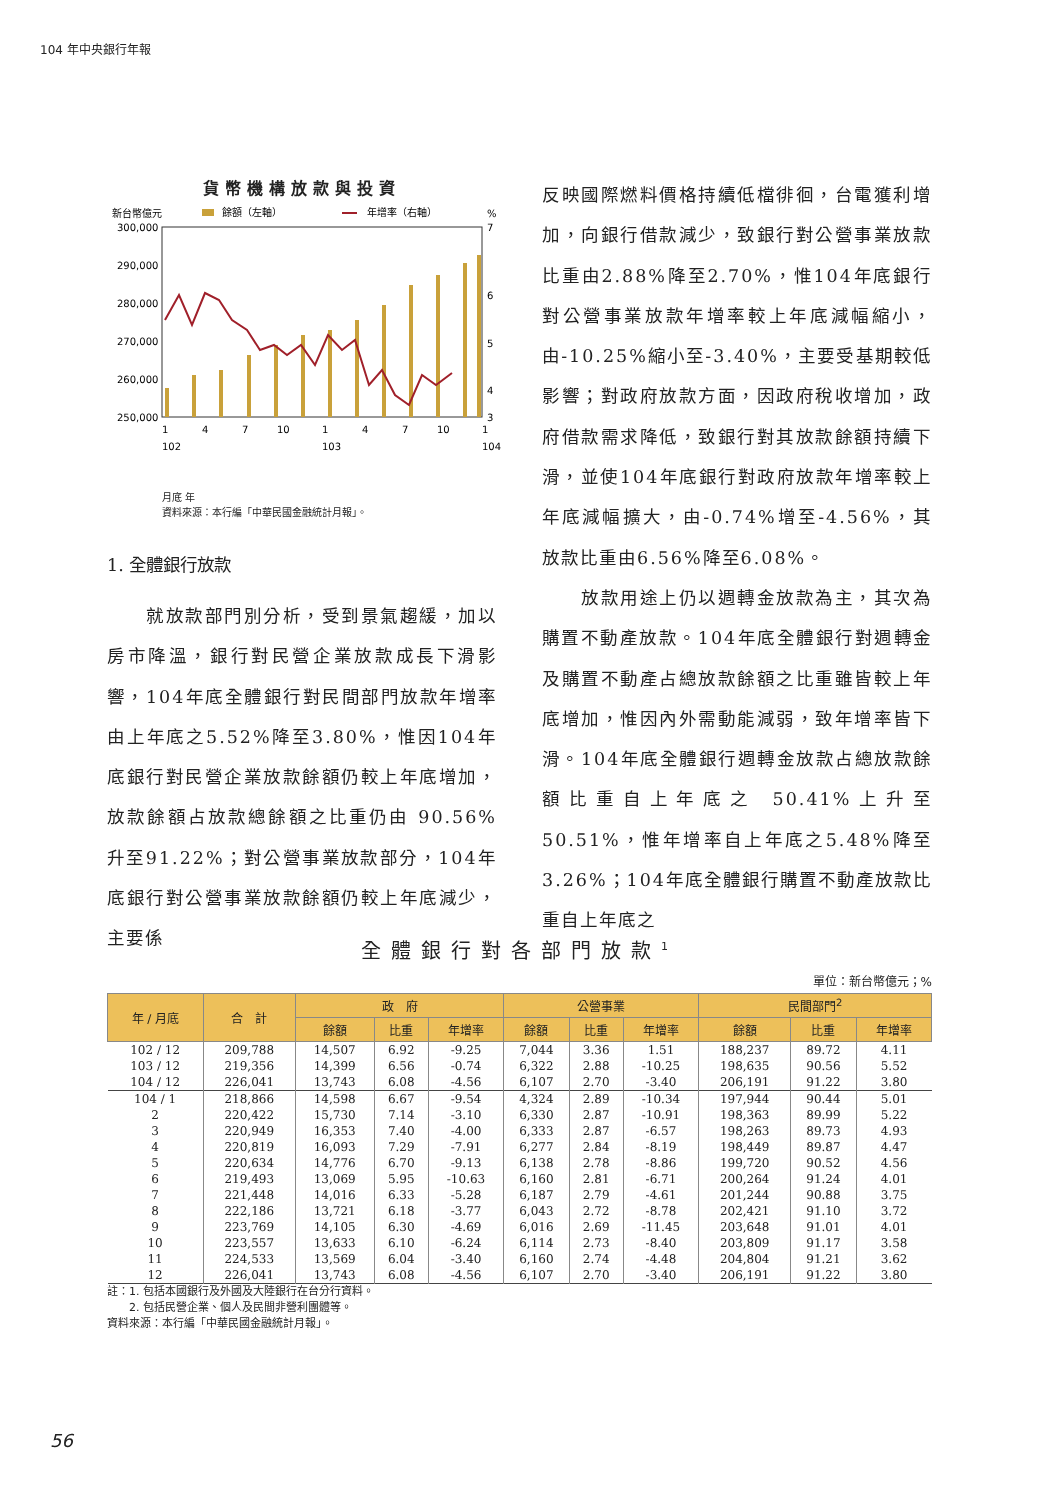104 年中央銀行年報
貨幣機構放款與投資
新台幣億元
餘額（左軸）
年增率（右軸）
%
300,000
290,000
280,000
270,000
260,000
250,000
7
6
5
4
3
1
4
7
10
1
4
7
10
1
102
103
104
月底 年
資料來源：本行編「中華民國金融統計月報」。
1. 全體銀行放款
　　就放款部門別分析，受到景氣趨緩，加以房市降溫，銀行對民營企業放款成長下滑影響，104年底全體銀行對民間部門放款年增率由上年底之5.52%降至3.80%，惟因104年底銀行對民營企業放款餘額仍較上年底增加，放款餘額占放款總餘額之比重仍由 90.56%升至91.22%；對公營事業放款部分，104年底銀行對公營事業放款餘額仍較上年底減少，主要係
反映國際燃料價格持續低檔徘徊，台電獲利增加，向銀行借款減少，致銀行對公營事業放款比重由2.88%降至2.70%，惟104年底銀行對公營事業放款年增率較上年底減幅縮小，由-10.25%縮小至-3.40%，主要受基期較低影響；對政府放款方面，因政府稅收增加，政府借款需求降低，致銀行對其放款餘額持續下滑，並使104年底銀行對政府放款年增率較上年底減幅擴大，由-0.74%增至-4.56%，其放款比重由6.56%降至6.08%。
　　放款用途上仍以週轉金放款為主，其次為購置不動產放款。104年底全體銀行對週轉金及購置不動產占總放款餘額之比重雖皆較上年底增加，惟因內外需動能減弱，致年增率皆下滑。104年底全體銀行週轉金放款占總放款餘額比重自上年底之 50.41%上升至 50.51%，惟年增率自上年底之5.48%降至3.26%；104年底全體銀行購置不動產放款比重自上年底之
全體銀行對各部門放款<sup>1</sup>
單位：新台幣億元；%
| 年 / 月底 | 合 計 | 政 府 | | | 公營事業 | | | 民間部門<sup>2</sup> | | |
| --- | --- | --- | --- | --- | --- | --- | --- | --- | --- | --- |
| | | 餘額 | 比重 | 年增率 | 餘額 | 比重 | 年增率 | 餘額 | 比重 | 年增率 |
| 102 / 12 | 209,788 | 14,507 | 6.92 | -9.25 | 7,044 | 3.36 | 1.51 | 188,237 | 89.72 | 4.11 |
| 103 / 12 | 219,356 | 14,399 | 6.56 | -0.74 | 6,322 | 2.88 | -10.25 | 198,635 | 90.56 | 5.52 |
| 104 / 12 | 226,041 | 13,743 | 6.08 | -4.56 | 6,107 | 2.70 | -3.40 | 206,191 | 91.22 | 3.80 |
| 104 / 1 | 218,866 | 14,598 | 6.67 | -9.54 | 4,324 | 2.89 | -10.34 | 197,944 | 90.44 | 5.01 |
| 2 | 220,422 | 15,730 | 7.14 | -3.10 | 6,330 | 2.87 | -10.91 | 198,363 | 89.99 | 5.22 |
| 3 | 220,949 | 16,353 | 7.40 | -4.00 | 6,333 | 2.87 | -6.57 | 198,263 | 89.73 | 4.93 |
| 4 | 220,819 | 16,093 | 7.29 | -7.91 | 6,277 | 2.84 | -8.19 | 198,449 | 89.87 | 4.47 |
| 5 | 220,634 | 14,776 | 6.70 | -9.13 | 6,138 | 2.78 | -8.86 | 199,720 | 90.52 | 4.56 |
| 6 | 219,493 | 13,069 | 5.95 | -10.63 | 6,160 | 2.81 | -6.71 | 200,264 | 91.24 | 4.01 |
| 7 | 221,448 | 14,016 | 6.33 | -5.28 | 6,187 | 2.79 | -4.61 | 201,244 | 90.88 | 3.75 |
| 8 | 222,186 | 13,721 | 6.18 | -3.77 | 6,043 | 2.72 | -8.78 | 202,421 | 91.10 | 3.72 |
| 9 | 223,769 | 14,105 | 6.30 | -4.69 | 6,016 | 2.69 | -11.45 | 203,648 | 91.01 | 4.01 |
| 10 | 223,557 | 13,633 | 6.10 | -6.24 | 6,114 | 2.73 | -8.40 | 203,809 | 91.17 | 3.58 |
| 11 | 224,533 | 13,569 | 6.04 | -3.40 | 6,160 | 2.74 | -4.48 | 204,804 | 91.21 | 3.62 |
| 12 | 226,041 | 13,743 | 6.08 | -4.56 | 6,107 | 2.70 | -3.40 | 206,191 | 91.22 | 3.80 |
註：1. 包括本國銀行及外國及大陸銀行在台分行資料。
　　2. 包括民營企業、個人及民間非營利團體等。
資料來源：本行編「中華民國金融統計月報」。
56